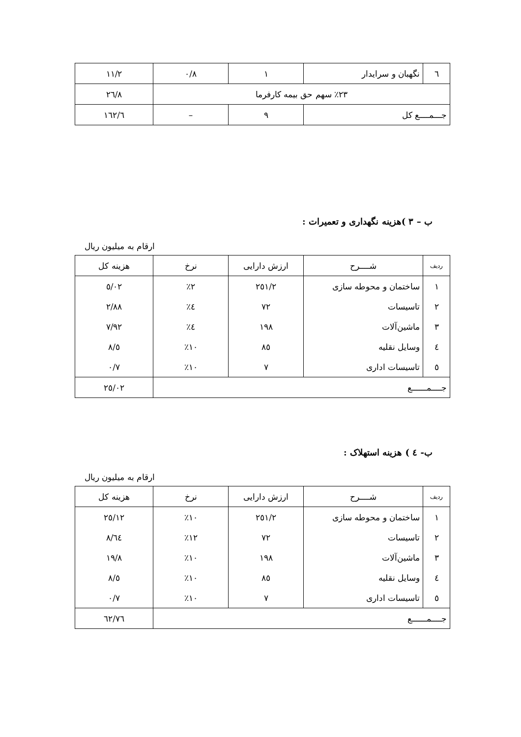| ٦ | نگهبان و سرایدار | ١ | ٠/٨ | ١١/٢ |
| ٢٣٪ سهم حق بیمه کارفرما | | | | ٢٦/٨ |
| جـــمــــع کل | | ٩ | – | ١٦٢/٦ |
ب – ٣ )هزینه نگهداری و تعمیرات :
ارقام به میلیون ریال
| ردیف | شــــرح | ارزش دارایی | نرخ | هزینه کل |
| --- | --- | --- | --- | --- |
| ١ | ساختمان و محوطه سازی | ٢٥١/٢ | ٢٪ | ٥/٠٢ |
| ٢ | تاسیسات | ٧٢ | ٤٪ | ٢/٨٨ |
| ٣ | ماشین‌آلات | ١٩٨ | ٤٪ | ٧/٩٢ |
| ٤ | وسایل نقلیه | ٨٥ | ١٠٪ | ٨/٥ |
| ٥ | تاسیسات اداری | ٧ | ١٠٪ | ٠/٧ |
| جــــمــــــع | | | | ٢٥/٠٢ |
ب- ٤ ) هزینه استهلاک :
ارقام به میلیون ریال
| ردیف | شــــرح | ارزش دارایی | نرخ | هزینه کل |
| --- | --- | --- | --- | --- |
| ١ | ساختمان و محوطه سازی | ٢٥١/٢ | ١٠٪ | ٢٥/١٢ |
| ٢ | تاسیسات | ٧٢ | ١٢٪ | ٨/٦٤ |
| ٣ | ماشین‌آلات | ١٩٨ | ١٠٪ | ١٩/٨ |
| ٤ | وسایل نقلیه | ٨٥ | ١٠٪ | ٨/٥ |
| ٥ | تاسیسات اداری | ٧ | ١٠٪ | ٠/٧ |
| جــــمــــــع | | | | ٦٢/٧٦ |